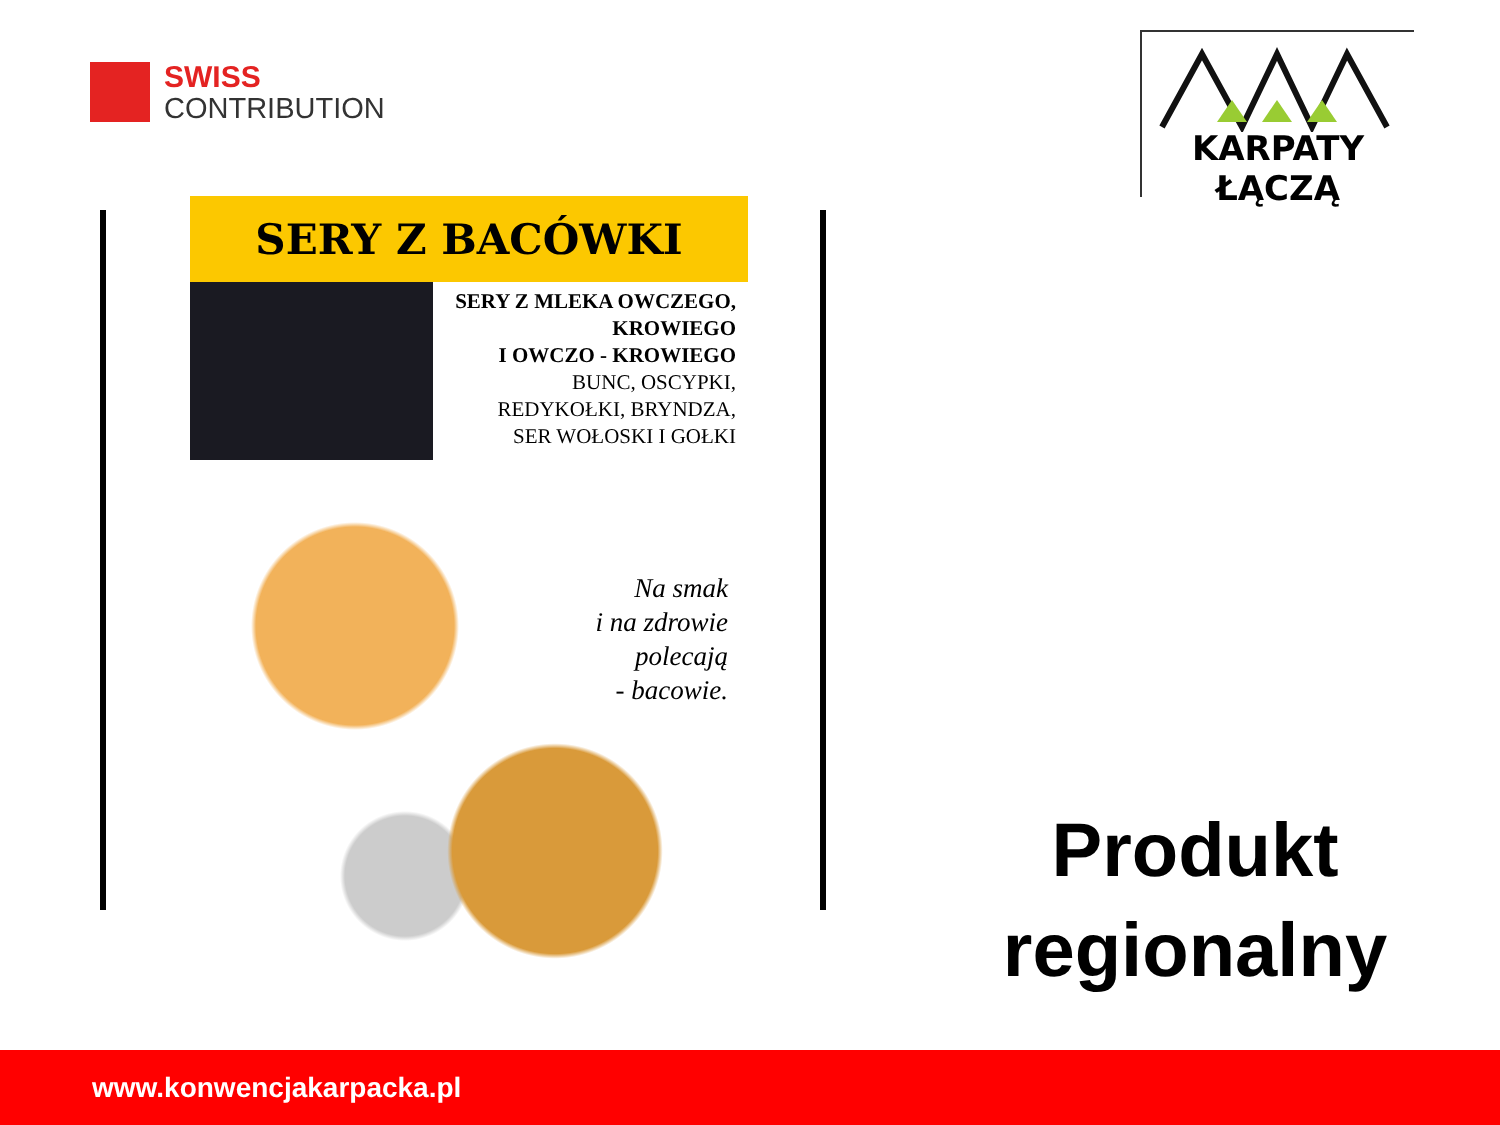SWISS
CONTRIBUTION
KARPATY ŁĄCZĄ
SERY Z BACÓWKI
SERY Z MLEKA OWCZEGO,
KROWIEGO
I OWCZO - KROWIEGO
BUNC, OSCYPKI,
REDYKOŁKI, BRYNDZA,
SER WOŁOSKI I GOŁKI
Na smak
i na zdrowie
polecają
- bacowie.
Produkt
regionalny
www.konwencjakarpacka.pl